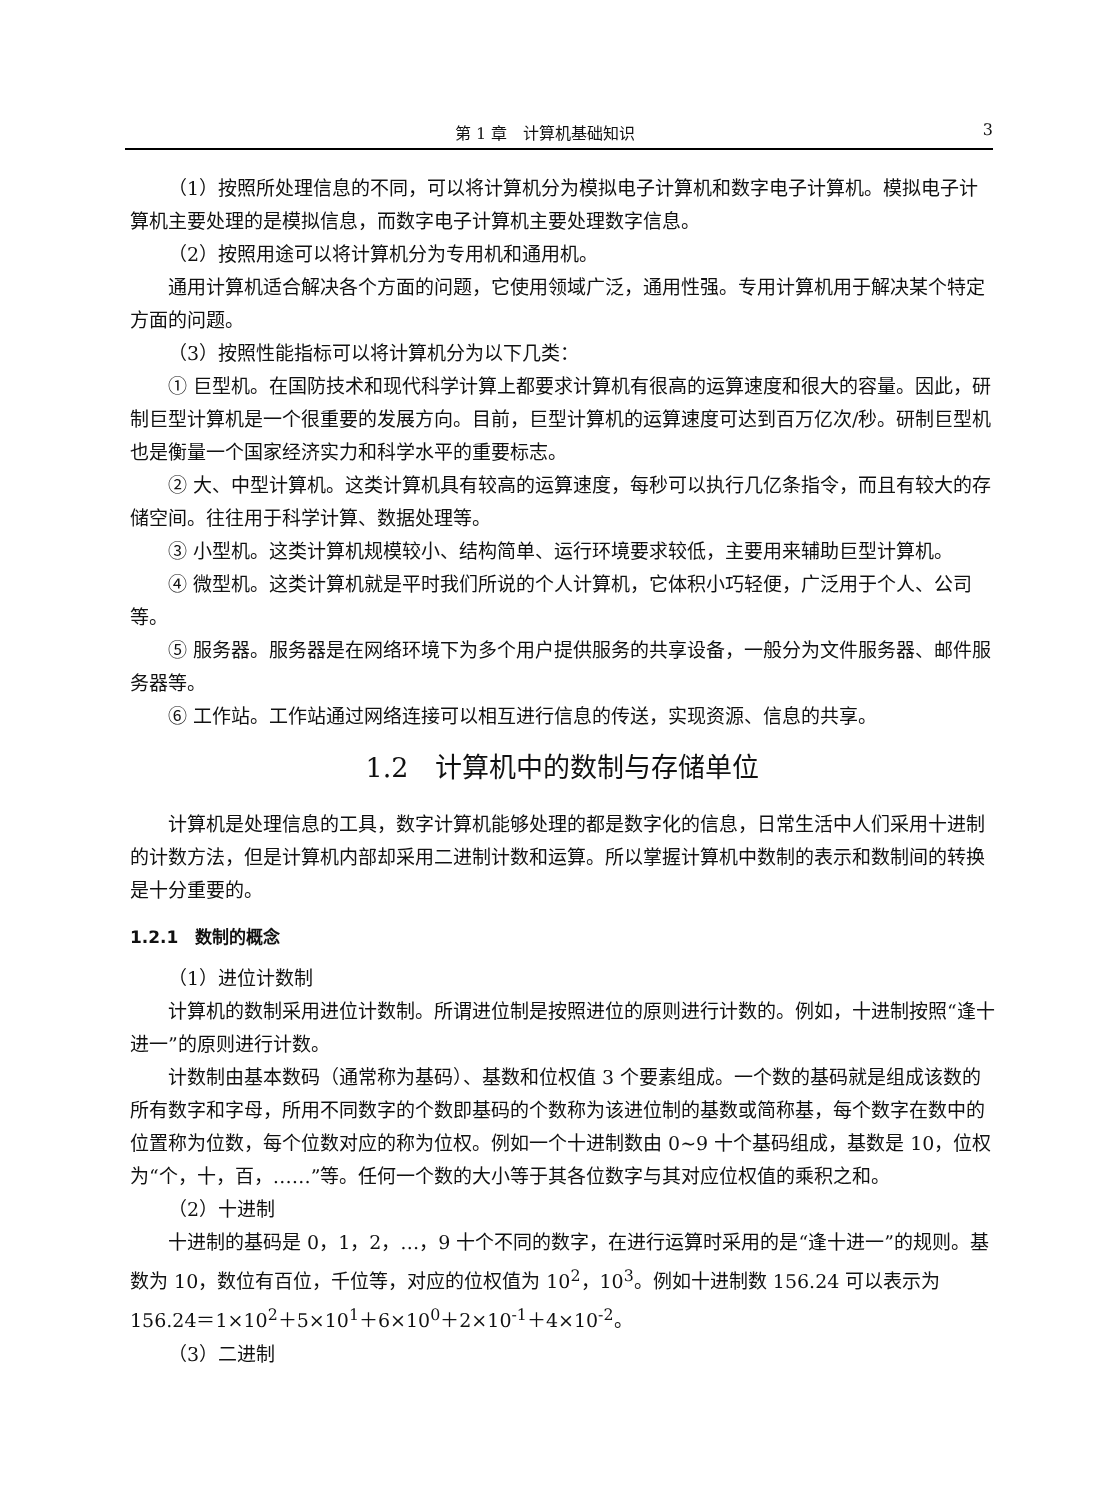第 1 章　计算机基础知识 3
（1）按照所处理信息的不同，可以将计算机分为模拟电子计算机和数字电子计算机。模拟电子计算机主要处理的是模拟信息，而数字电子计算机主要处理数字信息。
（2）按照用途可以将计算机分为专用机和通用机。
通用计算机适合解决各个方面的问题，它使用领域广泛，通用性强。专用计算机用于解决某个特定方面的问题。
（3）按照性能指标可以将计算机分为以下几类：
① 巨型机。在国防技术和现代科学计算上都要求计算机有很高的运算速度和很大的容量。因此，研制巨型计算机是一个很重要的发展方向。目前，巨型计算机的运算速度可达到百万亿次/秒。研制巨型机也是衡量一个国家经济实力和科学水平的重要标志。
② 大、中型计算机。这类计算机具有较高的运算速度，每秒可以执行几亿条指令，而且有较大的存储空间。往往用于科学计算、数据处理等。
③ 小型机。这类计算机规模较小、结构简单、运行环境要求较低，主要用来辅助巨型计算机。
④ 微型机。这类计算机就是平时我们所说的个人计算机，它体积小巧轻便，广泛用于个人、公司等。
⑤ 服务器。服务器是在网络环境下为多个用户提供服务的共享设备，一般分为文件服务器、邮件服务器等。
⑥ 工作站。工作站通过网络连接可以相互进行信息的传送，实现资源、信息的共享。
1.2　计算机中的数制与存储单位
计算机是处理信息的工具，数字计算机能够处理的都是数字化的信息，日常生活中人们采用十进制的计数方法，但是计算机内部却采用二进制计数和运算。所以掌握计算机中数制的表示和数制间的转换是十分重要的。
1.2.1　数制的概念
（1）进位计数制
计算机的数制采用进位计数制。所谓进位制是按照进位的原则进行计数的。例如，十进制按照“逢十进一”的原则进行计数。
计数制由基本数码（通常称为基码）、基数和位权值 3 个要素组成。一个数的基码就是组成该数的所有数字和字母，所用不同数字的个数即基码的个数称为该进位制的基数或简称基，每个数字在数中的位置称为位数，每个位数对应的称为位权。例如一个十进制数由 0~9 十个基码组成，基数是 10，位权为“个，十，百，……”等。任何一个数的大小等于其各位数字与其对应位权值的乘积之和。
（2）十进制
十进制的基码是 0，1，2，…，9 十个不同的数字，在进行运算时采用的是“逢十进一”的规则。基数为 10，数位有百位，千位等，对应的位权值为 10<sup>2</sup>，10<sup>3</sup>。例如十进制数 156.24 可以表示为 156.24＝1×10<sup>2</sup>＋5×10<sup>1</sup>＋6×10<sup>0</sup>＋2×10<sup>-1</sup>＋4×10<sup>-2</sup>。
（3）二进制